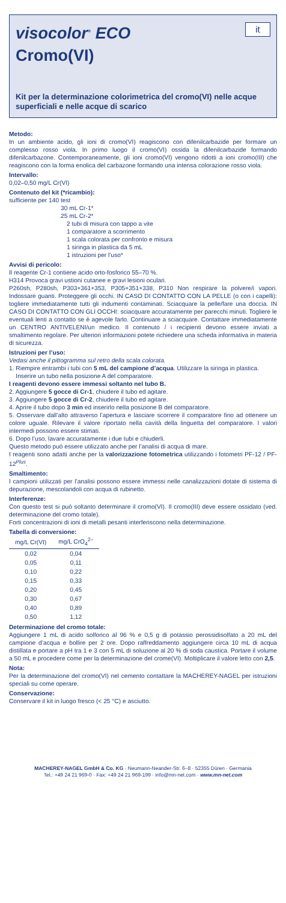visocolor<sup>®</sup> ECO
it
Cromo(VI)
Kit per la determinazione colorimetrica del cromo(VI) nelle acque superficiali e nelle acque di scarico
Metodo:
In un ambiente acido, gli ioni di cromo(VI) reagiscono con difenilcarbazide per formare un complesso rosso viola. In primo luogo il cromo(VI) ossida la difenilcarbazide formando difenilcarbazone. Contemporaneamente, gli ioni cromo(VI) vengono ridotti a ioni cromo(III) che reagiscono con la forma enolica del carbazone formando una intensa colorazione rosso viola.
Intervallo:
0,02–0,50 mg/L Cr(VI)
Contenuto del kit (*ricambio):
sufficiente per 140 test
30 mL Cr-1*
25 mL Cr-2*
2 tubi di misura con tappo a vite
1 comparatore a scorrimento
1 scala colorata per confronto e misura
1 siringa in plastica da 5 mL
1 istruzioni per l’uso*
Avvisi di pericolo:
Il reagente Cr-1 contiene acido orto-fosforico 55–70 %.
H314 Provoca gravi ustioni cutanee e gravi lesioni oculari.
P260sh, P280sh, P303+361+353, P305+351+338, P310 Non respirare la polvere/i vapori. Indossare guanti. Proteggere gli occhi. IN CASO DI CONTATTO CON LA PELLE (o con i capelli): togliere immediatamente tutti gli indumenti contaminati. Sciacquare la pelle/fare una doccia. IN CASO DI CONTATTO CON GLI OCCHI: sciacquare accuratamente per parecchi minuti. Togliere le eventuali lenti a contatto se è agevole farlo. Continuare a sciacquare. Contattare immediatamente un CENTRO ANTIVELENI/un medico. Il contenuto / i recipienti devono essere inviati a smaltimento regolare. Per ulteriori informazioni potete richiedere una scheda informativa in materia di sicurezza.
Istruzioni per l’uso:
Vedasi anche il pittogramma sul retro della scala colorata.
1. Riempire entrambi i tubi con 5 mL del campione d’acqua. Utilizzare la siringa in plastica.
Inserire un tubo nella posizione A del comparatore.
I reagenti devono essere immessi soltanto nel tubo B.
2. Aggiungere 5 gocce di Cr-1, chiudere il tubo ed agitare.
3. Aggiungere 5 gocce di Cr-2, chiudere il tubo ed agitare.
4. Aprire il tubo dopo 3 min ed inserirlo nella posizione B del comparatore.
5. Osservare dall’alto attraverso l’apertura e lasciare scorrere il comparatore fino ad ottenere un colore uguale. Rilevare il valore riportato nella cavità della linguetta del comparatore. I valori intermedi possono essere stimati.
6. Dopo l’uso, lavare accuratamente i due tubi e chiuderli.
Questo metodo può essere utilizzato anche per l’analisi di acqua di mare.
I reagenti sono adatti anche per la valorizzazione fotometrica utilizzando i fotometri PF-12 / PF-12<sup>Plus</sup>.
Smaltimento:
I campioni utilizzati per l’analisi possono essere immessi nelle canalizzazioni dotate di sistema di depurazione, mescolandoli con acqua di rubinetto.
Interferenze:
Con questo test si può soltanto determinare il cromo(VI). Il cromo(III) deve essere ossidato (ved. determinazione del cromo totale).
Forti concentrazioni di ioni di metalli pesanti interferiscono nella determinazione.
Tabella di conversione:
| mg/L Cr(VI) | mg/L CrO<sub>4</sub><sup>2–</sup> |
| --- | --- |
| 0,02 | 0,04 |
| 0,05 | 0,11 |
| 0,10 | 0,22 |
| 0,15 | 0,33 |
| 0,20 | 0,45 |
| 0,30 | 0,67 |
| 0,40 | 0,89 |
| 0,50 | 1,12 |
Determinazione del cromo totale:
Aggiungere 1 mL di acido solforico al 96 % e 0,5 g di potassio perossidisolfato a 20 mL del campione d’acqua e bollire per 2 ore. Dopo raffreddamento aggiungere circa 10 mL di acqua distillata e portare a pH tra 1 e 3 con 5 mL di soluzione al 20 % di soda caustica. Portare il volume a 50 mL e procedere come per la determinazione del crome(VI). Moltiplicare il valore letto con 2,5.
Nota:
Per la determinazione del cromo(VI) nel cemento contattare la MACHEREY-NAGEL per istruzioni speciali su come operare.
Conservazione:
Conservare il kit in luogo fresco (< 25 °C) e asciutto.
MACHEREY-NAGEL GmbH & Co. KG · Neumann-Neander-Str. 6–8 · 52355 Düren · Germania
Tel.: +49 24 21 969-0 · Fax: +49 24 21 969-199 · info@mn-net.com · www.mn-net.com